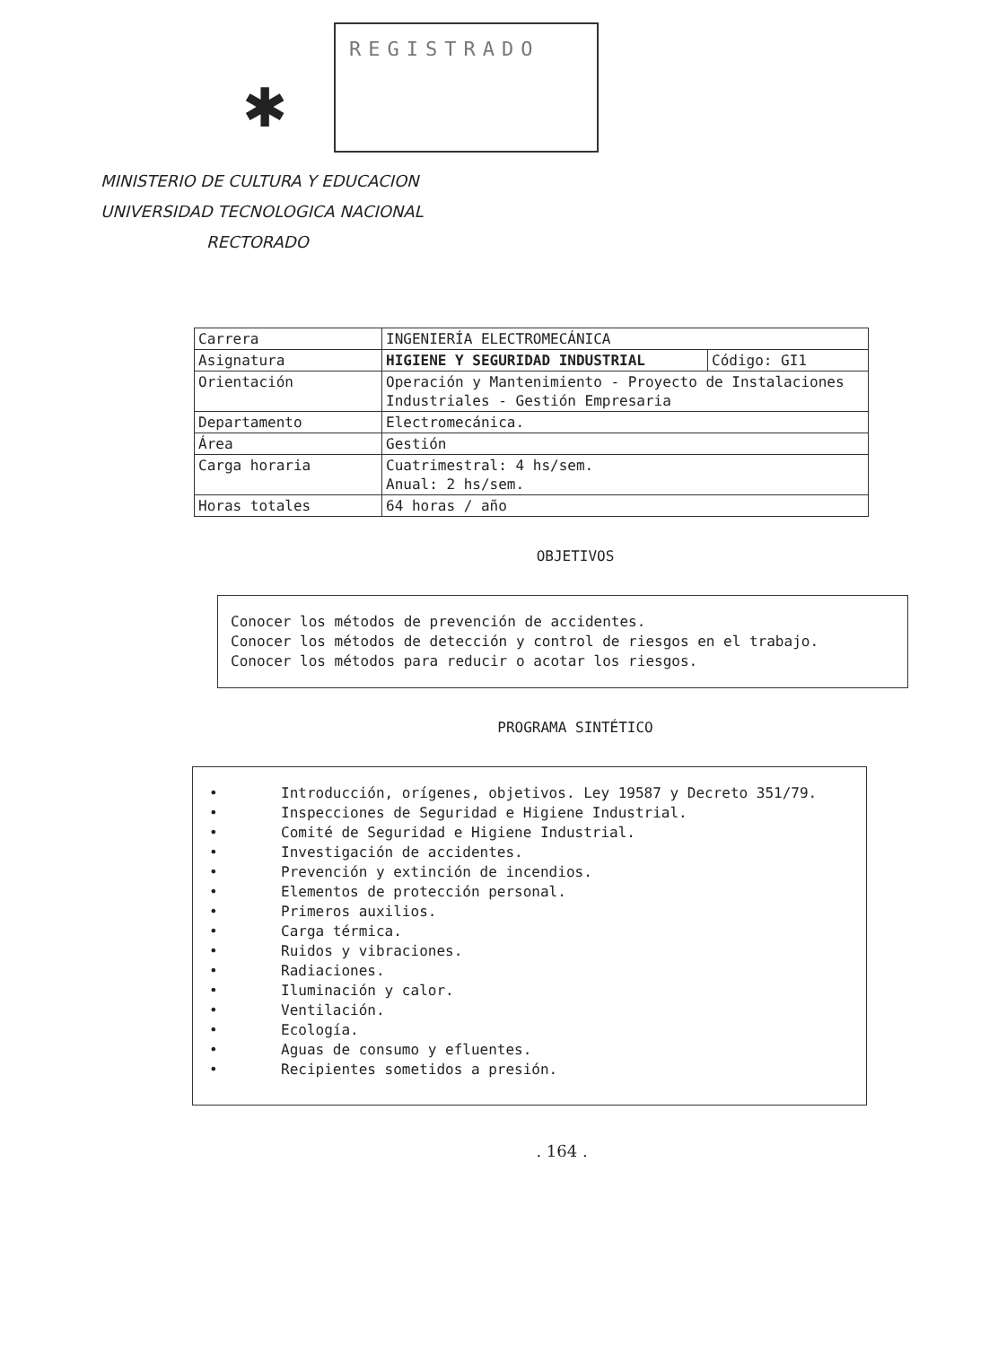✱
REGISTRADO
MINISTERIO DE CULTURA Y EDUCACION
UNIVERSIDAD TECNOLOGICA NACIONAL
RECTORADO
| Carrera | INGENIERÍA ELECTROMECÁNICA | |
| Asignatura | HIGIENE Y SEGURIDAD INDUSTRIAL | Código: GI1 |
| Orientación | Operación y Mantenimiento - Proyecto de Instalaciones Industriales - Gestión Empresaria | |
| Departamento | Electromecánica. | |
| Área | Gestión | |
| Carga horaria | Cuatrimestral: 4 hs/sem. Anual: 2 hs/sem. | |
| Horas totales | 64 horas / año | |
OBJETIVOS
Conocer los métodos de prevención de accidentes.
Conocer los métodos de detección y control de riesgos en el trabajo.
Conocer los métodos para reducir o acotar los riesgos.
PROGRAMA SINTÉTICO
• Introducción, orígenes, objetivos. Ley 19587 y Decreto 351/79.
• Inspecciones de Seguridad e Higiene Industrial.
• Comité de Seguridad e Higiene Industrial.
• Investigación de accidentes.
• Prevención y extinción de incendios.
• Elementos de protección personal.
• Primeros auxilios.
• Carga térmica.
• Ruidos y vibraciones.
• Radiaciones.
• Iluminación y calor.
• Ventilación.
• Ecología.
• Aguas de consumo y efluentes.
• Recipientes sometidos a presión.
. 164 .